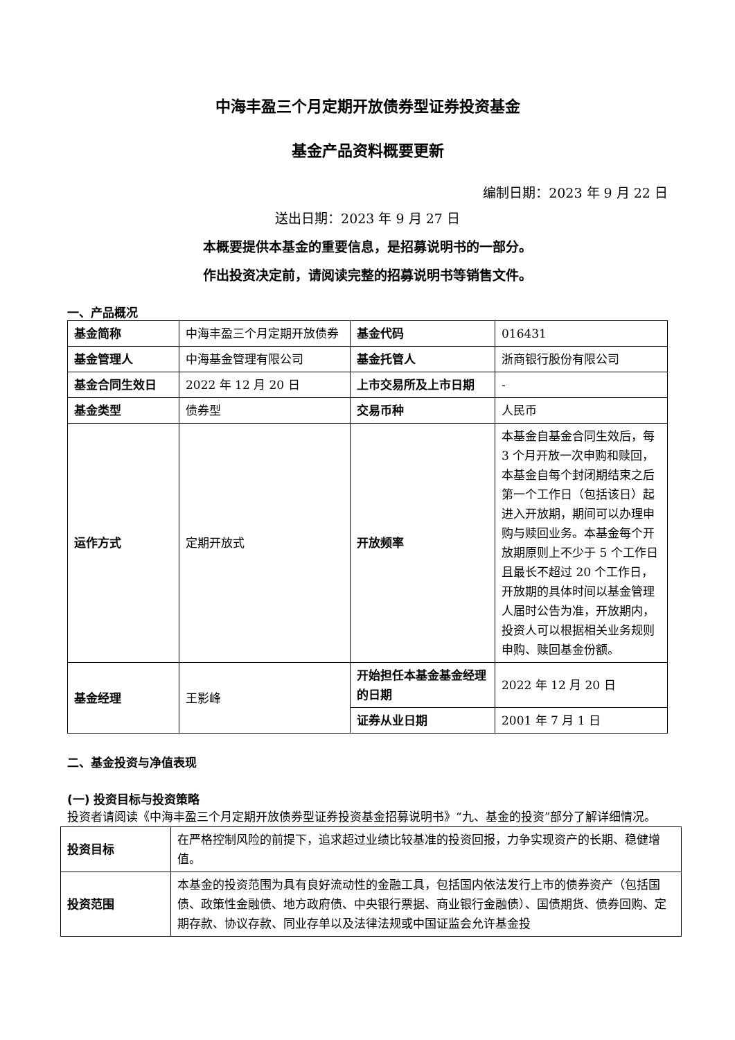中海丰盈三个月定期开放债券型证券投资基金
基金产品资料概要更新
编制日期：2023 年 9 月 22 日
送出日期：2023 年 9 月 27 日
本概要提供本基金的重要信息，是招募说明书的一部分。
作出投资决定前，请阅读完整的招募说明书等销售文件。
一、产品概况
| 基金简称 | 中海丰盈三个月定期开放债券 | 基金代码 | 016431 |
| 基金管理人 | 中海基金管理有限公司 | 基金托管人 | 浙商银行股份有限公司 |
| 基金合同生效日 | 2022 年 12 月 20 日 | 上市交易所及上市日期 | - |
| 基金类型 | 债券型 | 交易币种 | 人民币 |
| 运作方式 | 定期开放式 | 开放频率 | 本基金自基金合同生效后，每 3 个月开放一次申购和赎回，本基金自每个封闭期结束之后第一个工作日（包括该日）起进入开放期，期间可以办理申购与赎回业务。本基金每个开放期原则上不少于 5 个工作日且最长不超过 20 个工作日，开放期的具体时间以基金管理人届时公告为准，开放期内，投资人可以根据相关业务规则申购、赎回基金份额。 |
| 基金经理 | 王影峰 | 开始担任本基金基金经理的日期 | 2022 年 12 月 20 日 |
| | | 证券从业日期 | 2001 年 7 月 1 日 |
二、基金投资与净值表现
(一) 投资目标与投资策略
投资者请阅读《中海丰盈三个月定期开放债券型证券投资基金招募说明书》“九、基金的投资”部分了解详细情况。
| 投资目标 | 在严格控制风险的前提下，追求超过业绩比较基准的投资回报，力争实现资产的长期、稳健增值。 |
| 投资范围 | 本基金的投资范围为具有良好流动性的金融工具，包括国内依法发行上市的债券资产（包括国债、政策性金融债、地方政府债、中央银行票据、商业银行金融债）、国债期货、债券回购、定期存款、协议存款、同业存单以及法律法规或中国证监会允许基金投 |